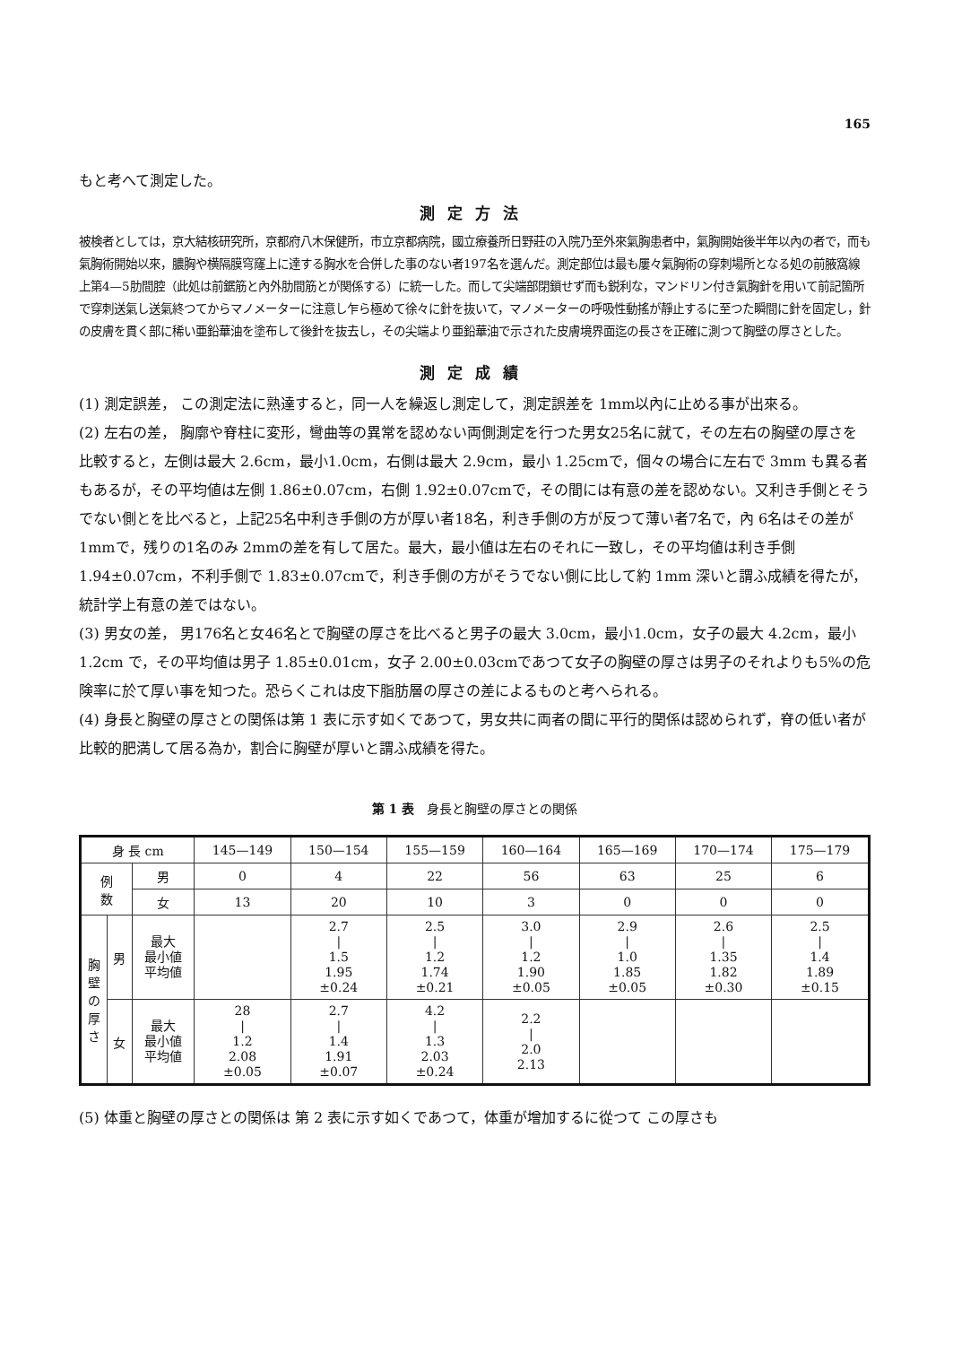165
もと考へて測定した。
測定方法
被検者としては，京大結核研究所，京都府八木保健所，市立京都病院，國立療養所日野莊の入院乃至外來氣胸患者中，氣胸開始後半年以內の者で，而も氣胸術開始以來，膿胸や横隔膜穹窿上に達する胸水を合併した事のない者197名を選んだ。測定部位は最も屢々氣胸術の穿刺場所となる処の前腋窩線上第4—5肋間腔（此処は前鋸筋と內外肋間筋とが関係する）に統一した。而して尖端部閉鎖せず而も鋭利な，マンドリン付き氣胸針を用いて前記箇所で穿刺送氣し送氣終つてからマノメーターに注意し乍ら極めて徐々に針を抜いて，マノメーターの呼吸性動搖が靜止するに至つた瞬間に針を固定し，針の皮膚を貫く部に稀い亜鉛華油を塗布して後針を抜去し，その尖端より亜鉛華油で示された皮膚境界面迄の長さを正確に測つて胸壁の厚さとした。
測定成績
(1) 測定誤差， この測定法に熟達すると，同一人を繰返し測定して，測定誤差を 1mm以內に止める事が出來る。
(2) 左右の差， 胸廓や脊柱に変形，彎曲等の異常を認めない両側測定を行つた男女25名に就て，その左右の胸壁の厚さを比較すると，左側は最大 2.6cm，最小1.0cm，右側は最大 2.9cm，最小 1.25cmで，個々の場合に左右で 3mm も異る者もあるが，その平均値は左側 1.86±0.07cm，右側 1.92±0.07cmで，その間には有意の差を認めない。又利き手側とそうでない側とを比べると，上記25名中利き手側の方が厚い者18名，利き手側の方が反つて薄い者7名で，內 6名はその差が 1mmで，残りの1名のみ 2mmの差を有して居た。最大，最小値は左右のそれに一致し，その平均値は利き手側 1.94±0.07cm，不利手側で 1.83±0.07cmで，利き手側の方がそうでない側に比して約 1mm 深いと謂ふ成績を得たが，統計学上有意の差ではない。
(3) 男女の差， 男176名と女46名とで胸壁の厚さを比べると男子の最大 3.0cm，最小1.0cm，女子の最大 4.2cm，最小 1.2cm で，その平均値は男子 1.85±0.01cm，女子 2.00±0.03cmであつて女子の胸壁の厚さは男子のそれよりも5%の危険率に於て厚い事を知つた。恐らくこれは皮下脂肪層の厚さの差によるものと考へられる。
(4) 身長と胸壁の厚さとの関係は第 1 表に示す如くであつて，男女共に両者の間に平行的関係は認められず，脊の低い者が比較的肥満して居る為か，割合に胸壁が厚いと謂ふ成績を得た。
第 1 表　身長と胸壁の厚さとの関係
| 身 長 cm | | | 145—149 | 150—154 | 155—159 | 160—164 | 165—169 | 170—174 | 175—179 |
| --- | --- | --- | --- | --- | --- | --- | --- | --- | --- |
| 例 数 | | 男 | 0 | 4 | 22 | 56 | 63 | 25 | 6 |
| | | 女 | 13 | 20 | 10 | 3 | 0 | 0 | 0 |
| 胸 壁 の 厚 さ | 男 | 最大 最小値 平均値 | | 2.7 / 1.5 1.95 ±0.24 | 2.5 / 1.2 1.74 ±0.21 | 3.0 / 1.2 1.90 ±0.05 | 2.9 / 1.0 1.85 ±0.05 | 2.6 / 1.35 1.82 ±0.30 | 2.5 / 1.4 1.89 ±0.15 |
| | 女 | 最大 最小値 平均値 | 28 / 1.2 2.08 ±0.05 | 2.7 / 1.4 1.91 ±0.07 | 4.2 / 1.3 2.03 ±0.24 | 2.2 / 2.0 2.13 | | | |
(5) 体重と胸壁の厚さとの関係は 第 2 表に示す如くであつて，体重が增加するに從つて この厚さも